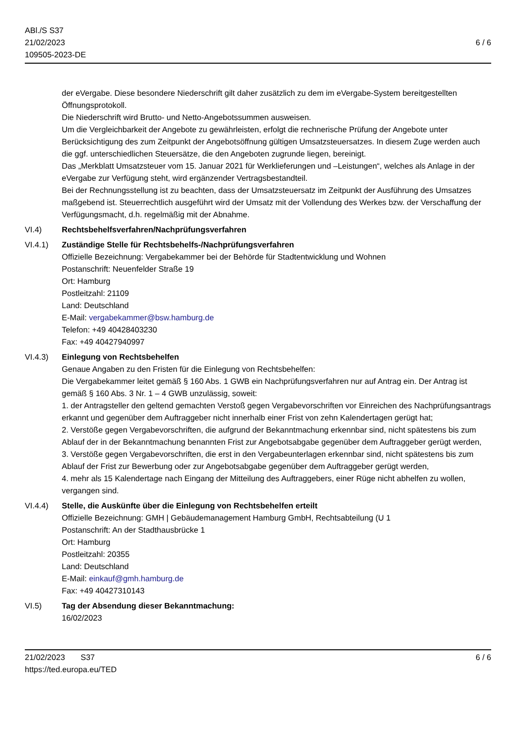ABl./S S37
21/02/2023
109505-2023-DE
6 / 6
der eVergabe. Diese besondere Niederschrift gilt daher zusätzlich zu dem im eVergabe-System bereitgestellten Öffnungsprotokoll.
Die Niederschrift wird Brutto- und Netto-Angebotssummen ausweisen.
Um die Vergleichbarkeit der Angebote zu gewährleisten, erfolgt die rechnerische Prüfung der Angebote unter Berücksichtigung des zum Zeitpunkt der Angebotsöffnung gültigen Umsatzsteuersatzes. In diesem Zuge werden auch die ggf. unterschiedlichen Steuersätze, die den Angeboten zugrunde liegen, bereinigt.
Das „Merkblatt Umsatzsteuer vom 15. Januar 2021 für Werklieferungen und –Leistungen“, welches als Anlage in der eVergabe zur Verfügung steht, wird ergänzender Vertragsbestandteil.
Bei der Rechnungsstellung ist zu beachten, dass der Umsatzsteuersatz im Zeitpunkt der Ausführung des Umsatzes maßgebend ist. Steuerrechtlich ausgeführt wird der Umsatz mit der Vollendung des Werkes bzw. der Verschaffung der Verfügungsmacht, d.h. regelmäßig mit der Abnahme.
VI.4) Rechtsbehelfsverfahren/Nachprüfungsverfahren
VI.4.1) Zuständige Stelle für Rechtsbehelfs-/Nachprüfungsverfahren
Offizielle Bezeichnung: Vergabekammer bei der Behörde für Stadtentwicklung und Wohnen
Postanschrift: Neuenfelder Straße 19
Ort: Hamburg
Postleitzahl: 21109
Land: Deutschland
E-Mail: vergabekammer@bsw.hamburg.de
Telefon: +49 40428403230
Fax: +49 40427940997
VI.4.3) Einlegung von Rechtsbehelfen
Genaue Angaben zu den Fristen für die Einlegung von Rechtsbehelfen:
Die Vergabekammer leitet gemäß § 160 Abs. 1 GWB ein Nachprüfungsverfahren nur auf Antrag ein. Der Antrag ist gemäß § 160 Abs. 3 Nr. 1 – 4 GWB unzulässig, soweit:
1. der Antragsteller den geltend gemachten Verstoß gegen Vergabevorschriften vor Einreichen des Nachprüfungsantrags erkannt und gegenüber dem Auftraggeber nicht innerhalb einer Frist von zehn Kalendertagen gerügt hat;
2. Verstöße gegen Vergabevorschriften, die aufgrund der Bekanntmachung erkennbar sind, nicht spätestens bis zum Ablauf der in der Bekanntmachung benannten Frist zur Angebotsabgabe gegenüber dem Auftraggeber gerügt werden,
3. Verstöße gegen Vergabevorschriften, die erst in den Vergabeunterlagen erkennbar sind, nicht spätestens bis zum Ablauf der Frist zur Bewerbung oder zur Angebotsabgabe gegenüber dem Auftraggeber gerügt werden,
4. mehr als 15 Kalendertage nach Eingang der Mitteilung des Auftraggebers, einer Rüge nicht abhelfen zu wollen, vergangen sind.
VI.4.4) Stelle, die Auskünfte über die Einlegung von Rechtsbehelfen erteilt
Offizielle Bezeichnung: GMH | Gebäudemanagement Hamburg GmbH, Rechtsabteilung (U 1
Postanschrift: An der Stadthausbrücke 1
Ort: Hamburg
Postleitzahl: 20355
Land: Deutschland
E-Mail: einkauf@gmh.hamburg.de
Fax: +49 40427310143
VI.5) Tag der Absendung dieser Bekanntmachung:
16/02/2023
21/02/2023 S37
https://ted.europa.eu/TED
6 / 6